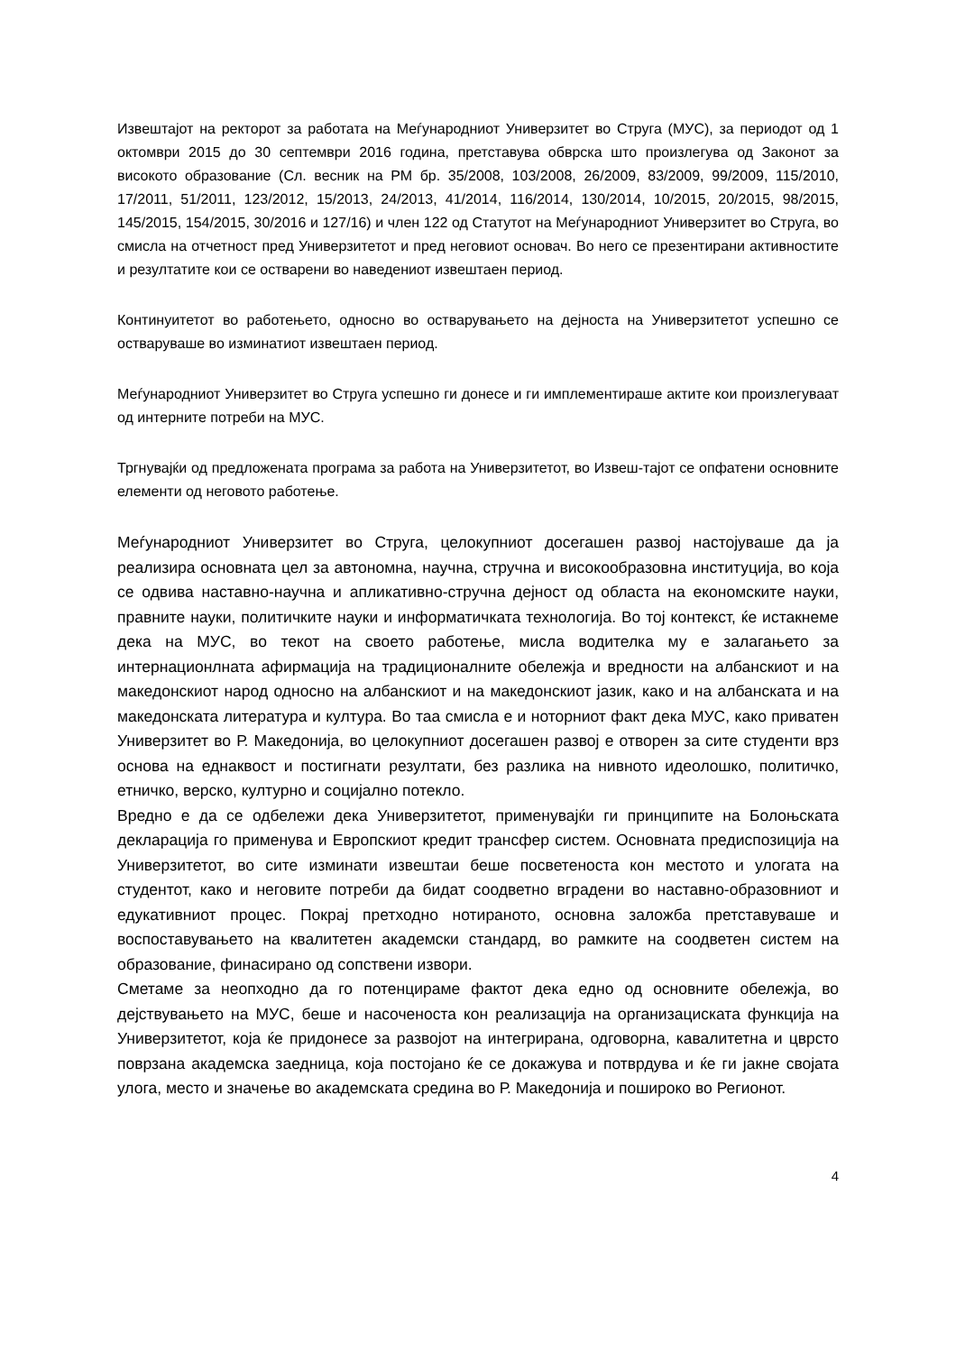Извештаjот на ректорот за работата на Меѓународниот Универзитет во Струга (МУС), за периодот од 1 октомври 2015 до 30 септември 2016 година, претставува обврска што произлегува од Законот за високото образование (Сл. весник на РМ бр. 35/2008, 103/2008, 26/2009, 83/2009, 99/2009, 115/2010, 17/2011, 51/2011, 123/2012, 15/2013, 24/2013, 41/2014, 116/2014, 130/2014, 10/2015, 20/2015, 98/2015, 145/2015, 154/2015, 30/2016 и 127/16) и член 122 од Статутот на Меѓународниот Универзитет во Струга, во смисла на отчетност пред Универзитетот и пред неговиот основач. Во него се презентирани активностите и резултатите кои се остварени во наведениот извештаен период.
Континуитетот во работењето, односно во остварувањето на деjноста на Универзитетот успешно се остваруваше во изминатиот извештаен период.
Меѓународниот Универзитет во Струга успешно ги донесе и ги имплементираше актите кои произлегуваат од интерните потреби на МУС.
Тргнуваjќи од предложената програма за работа на Универзитетот, во Извеш-таjот се опфатени основните елементи од неговото работење.
Меѓународниот Универзитет во Струга, целокупниот досегашен развој настојуваше да ја реализира основната цел за автономна, научна, стручна и високообразовна институција, во која се одвива наставно-научна и апликативно-стручна дејност од областа на економските науки, правните науки, политичките науки и информатичката технологија. Во тој контекст, ќе истакнеме дека на МУС, во текот на своето работење, мисла водителка му е залагањето за интернационлната афирмација на традиционалните обележја и вредности на албанскиот и на македонскиот народ односно на албанскиот и на македонскиот јазик, како и на албанската и на македонската литература и култура. Во таа смисла е и ноторниот факт дека МУС, како приватен Универзитет во Р. Македонија, во целокупниот досегашен развој е отворен за сите студенти врз основа на еднаквост и постигнати резултати, без разлика на нивното идеолошко, политичко, етничко, верско, културно и социјално потекло.
Вредно е да се одбележи дека Универзитетот, применувајќи ги принципите на Болоњската декларација го применува и Европскиот кредит трансфер систем. Основната предиспозиција на Универзитетот, во сите изминати извештаи беше посветеноста кон местото и улогата на студентот, како и неговите потреби да бидат соодветно вградени во наставно-образовниот и едукативниот процес. Покрај претходно нотираното, основна заложба претставуваше и воспоставувањето на квалитетен академски стандард, во рамките на соодветен систем на образование, финасирано од сопствени извори.
Сметаме за неопходно да го потенцираме фактот дека едно од основните обележја, во дејствувањето на МУС, беше и насоченоста кон реализација на организациската функција на Универзитетот, која ќе придонесе за развојот на интегрирана, одговорна, кавалитетна и цврсто поврзана академска заедница, која постојано ќе се докажува и потврдува и ќе ги јакне својата улога, место и значење во академската средина во Р. Македонија и пошироко во Регионот.
4